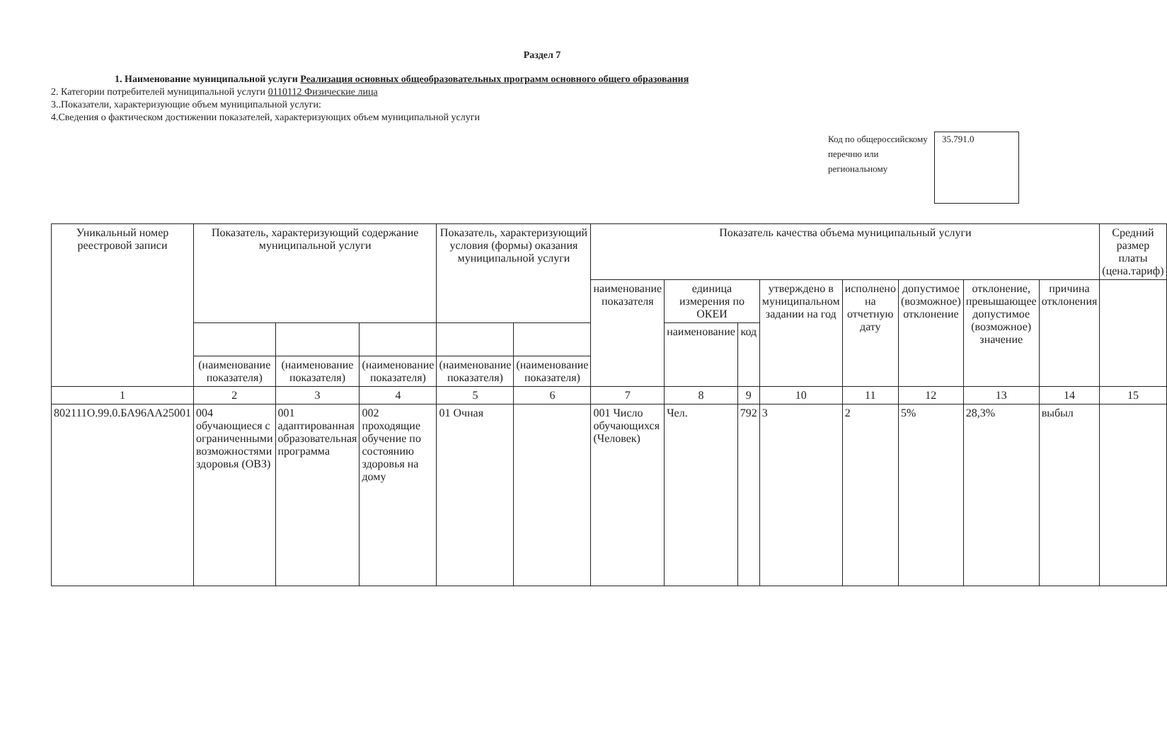Раздел 7
1. Наименование муниципальной услуги Реализация основных общеобразовательных программ основного общего образования
2. Категории потребителей муниципальной услуги 0110112 Физические лица
3..Показатели, характеризующие объем муниципальной услуги:
4.Сведения о фактическом достижении показателей, характеризующих объем муниципальной услуги
Код по общероссийскому перечню или региональному
35.791.0
| Уникальный номер реестровой записи | Показатель, характеризующий содержание муниципальной услуги | | | Показатель, характеризующий условия (формы) оказания муниципальной услуги | | Показатель качества объема муниципальный услуги | | | | | | | | Средний размер платы (цена.тариф) |
| --- | --- | --- | --- | --- | --- | --- | --- | --- | --- | --- | --- | --- | --- | --- |
| | | | | | | наименование показателя | единица измерения по ОКЕИ | | утверждено в муниципальном задании на год | исполнено на отчетную дату | допустимое (возможное) отклонение | отклонение, превышающее допустимое (возможное) значение | причина отклонения | |
| | | | | | | | наименование | код | | | | | | |
| | (наименование показателя) | (наименование показателя) | (наименование показателя) | (наименование показателя) | (наименование показателя) | | | | | | | | | |
| 1 | 2 | 3 | 4 | 5 | 6 | 7 | 8 | 9 | 10 | 11 | 12 | 13 | 14 | 15 |
| 802111О.99.0.БА96АА25001 | 004 обучающиеся с ограниченными возможностями здоровья (ОВЗ) | 001 адаптированная образовательная программа | 002 проходящие обучение по состоянию здоровья на дому | 01 Очная | | 001 Число обучающихся (Человек) | Чел. | 792 | 3 | 2 | 5% | 28,3% | выбыл | |